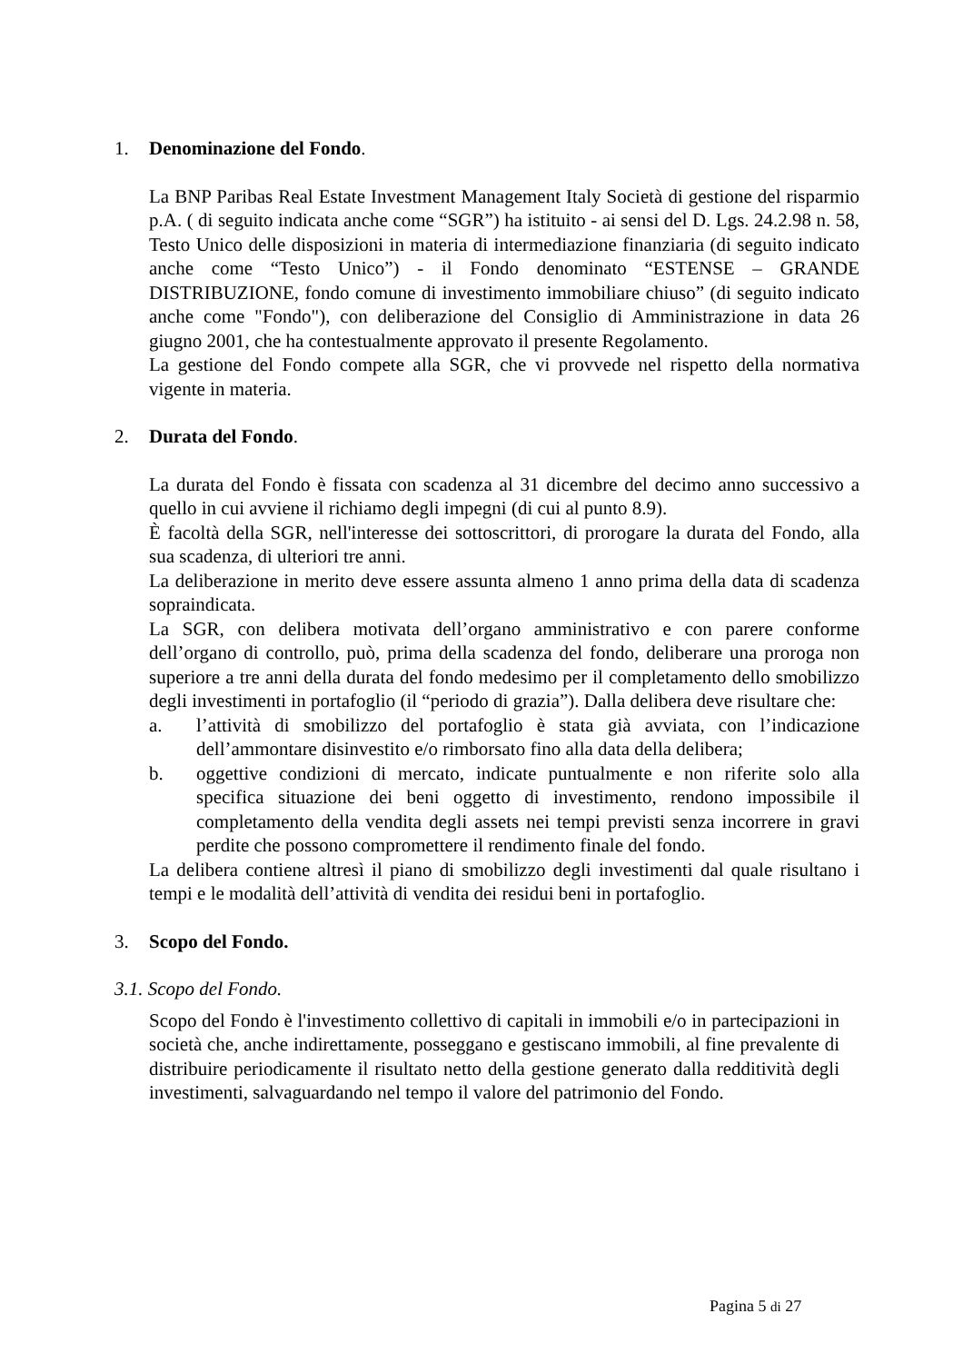1. Denominazione del Fondo.
La BNP Paribas Real Estate Investment Management Italy Società di gestione del risparmio p.A. ( di seguito indicata anche come “SGR”) ha istituito - ai sensi del D. Lgs. 24.2.98 n. 58, Testo Unico delle disposizioni in materia di intermediazione finanziaria (di seguito indicato anche come “Testo Unico”) - il Fondo denominato “ESTENSE – GRANDE DISTRIBUZIONE, fondo comune di investimento immobiliare chiuso” (di seguito indicato anche come "Fondo"), con deliberazione del Consiglio di Amministrazione in data 26 giugno 2001, che ha contestualmente approvato il presente Regolamento.
La gestione del Fondo compete alla SGR, che vi provvede nel rispetto della normativa vigente in materia.
2. Durata del Fondo.
La durata del Fondo è fissata con scadenza al 31 dicembre del decimo anno successivo a quello in cui avviene il richiamo degli impegni (di cui al punto 8.9).
È facoltà della SGR, nell'interesse dei sottoscrittori, di prorogare la durata del Fondo, alla sua scadenza, di ulteriori tre anni.
La deliberazione in merito deve essere assunta almeno 1 anno prima della data di scadenza sopraindicata.
La SGR, con delibera motivata dell’organo amministrativo e con parere conforme dell’organo di controllo, può, prima della scadenza del fondo, deliberare una proroga non superiore a tre anni della durata del fondo medesimo per il completamento dello smobilizzo degli investimenti in portafoglio (il “periodo di grazia”). Dalla delibera deve risultare che:
a. l’attività di smobilizzo del portafoglio è stata già avviata, con l’indicazione dell’ammontare disinvestito e/o rimborsato fino alla data della delibera;
b. oggettive condizioni di mercato, indicate puntualmente e non riferite solo alla specifica situazione dei beni oggetto di investimento, rendono impossibile il completamento della vendita degli assets nei tempi previsti senza incorrere in gravi perdite che possono compromettere il rendimento finale del fondo.
La delibera contiene altresì il piano di smobilizzo degli investimenti dal quale risultano i tempi e le modalità dell’attività di vendita dei residui beni in portafoglio.
3. Scopo del Fondo.
3.1. Scopo del Fondo.
Scopo del Fondo è l'investimento collettivo di capitali in immobili e/o in partecipazioni in società che, anche indirettamente, posseggano e gestiscano immobili, al fine prevalente di distribuire periodicamente il risultato netto della gestione generato dalla redditività degli investimenti, salvaguardando nel tempo il valore del patrimonio del Fondo.
Pagina 5 di 27